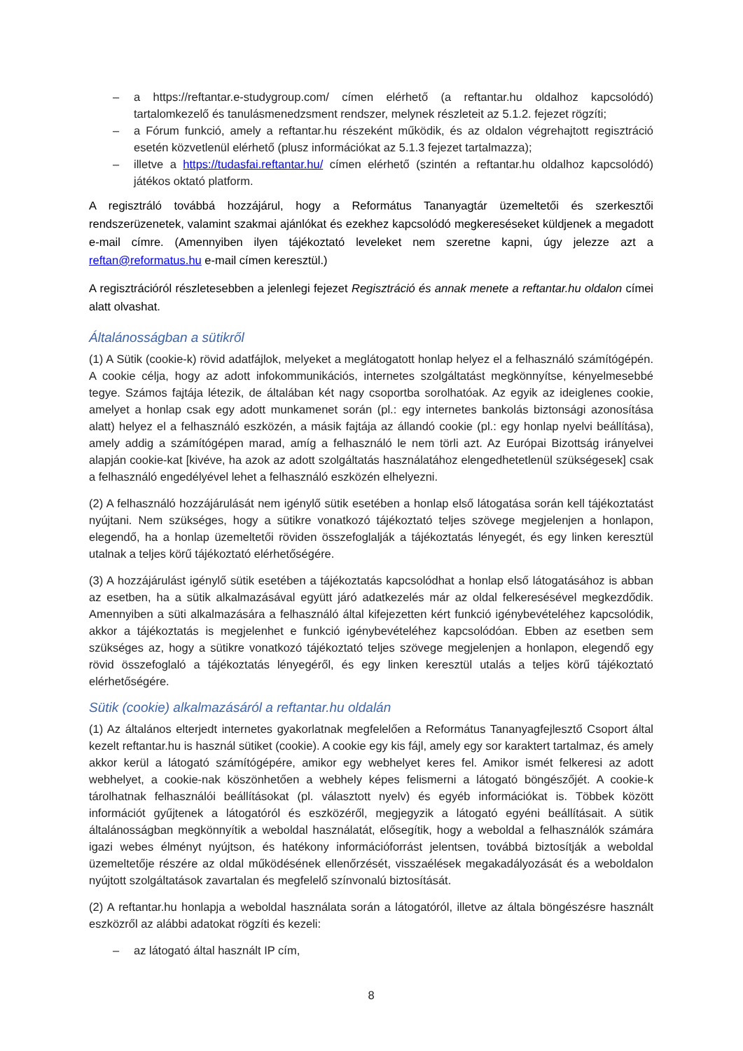– a https://reftantar.e-studygroup.com/ címen elérhető (a reftantar.hu oldalhoz kapcsolódó) tartalomkezelő és tanulásmenedzsment rendszer, melynek részleteit az 5.1.2. fejezet rögzíti;
– a Fórum funkció, amely a reftantar.hu részeként működik, és az oldalon végrehajtott regisztráció esetén közvetlenül elérhető (plusz információkat az 5.1.3 fejezet tartalmazza);
– illetve a https://tudasfai.reftantar.hu/ címen elérhető (szintén a reftantar.hu oldalhoz kapcsolódó) játékos oktató platform.
A regisztráló továbbá hozzájárul, hogy a Református Tananyagtár üzemeltetői és szerkesztői rendszerüzenetek, valamint szakmai ajánlókat és ezekhez kapcsolódó megkereséseket küldjenek a megadott e-mail címre. (Amennyiben ilyen tájékoztató leveleket nem szeretne kapni, úgy jelezze azt a reftan@reformatus.hu e-mail címen keresztül.)
A regisztrációról részletesebben a jelenlegi fejezet Regisztráció és annak menete a reftantar.hu oldalon címei alatt olvashat.
Általánosságban a sütikről
(1) A Sütik (cookie-k) rövid adatfájlok, melyeket a meglátogatott honlap helyez el a felhasználó számítógépén. A cookie célja, hogy az adott infokommunikációs, internetes szolgáltatást megkönnyítse, kényelmesebbé tegye. Számos fajtája létezik, de általában két nagy csoportba sorolhatóak. Az egyik az ideiglenes cookie, amelyet a honlap csak egy adott munkamenet során (pl.: egy internetes bankolás biztonsági azonosítása alatt) helyez el a felhasználó eszközén, a másik fajtája az állandó cookie (pl.: egy honlap nyelvi beállítása), amely addig a számítógépen marad, amíg a felhasználó le nem törli azt. Az Európai Bizottság irányelvei alapján cookie-kat [kivéve, ha azok az adott szolgáltatás használatához elengedhetetlenül szükségesek] csak a felhasználó engedélyével lehet a felhasználó eszközén elhelyezni.
(2) A felhasználó hozzájárulását nem igénylő sütik esetében a honlap első látogatása során kell tájékoztatást nyújtani. Nem szükséges, hogy a sütikre vonatkozó tájékoztató teljes szövege megjelenjen a honlapon, elegendő, ha a honlap üzemeltetői röviden összefoglalják a tájékoztatás lényegét, és egy linken keresztül utalnak a teljes körű tájékoztató elérhetőségére.
(3) A hozzájárulást igénylő sütik esetében a tájékoztatás kapcsolódhat a honlap első látogatásához is abban az esetben, ha a sütik alkalmazásával együtt járó adatkezelés már az oldal felkeresésével megkezdődik. Amennyiben a süti alkalmazására a felhasználó által kifejezetten kért funkció igénybevételéhez kapcsolódik, akkor a tájékoztatás is megjelenhet e funkció igénybevételéhez kapcsolódóan. Ebben az esetben sem szükséges az, hogy a sütikre vonatkozó tájékoztató teljes szövege megjelenjen a honlapon, elegendő egy rövid összefoglaló a tájékoztatás lényegéről, és egy linken keresztül utalás a teljes körű tájékoztató elérhetőségére.
Sütik (cookie) alkalmazásáról a reftantar.hu oldalán
(1) Az általános elterjedt internetes gyakorlatnak megfelelően a Református Tananyagfejlesztő Csoport által kezelt reftantar.hu is használ sütiket (cookie). A cookie egy kis fájl, amely egy sor karaktert tartalmaz, és amely akkor kerül a látogató számítógépére, amikor egy webhelyet keres fel. Amikor ismét felkeresi az adott webhelyet, a cookie-nak köszönhetően a webhely képes felismerni a látogató böngészőjét. A cookie-k tárolhatnak felhasználói beállításokat (pl. választott nyelv) és egyéb információkat is. Többek között információt gyűjtenek a látogatóról és eszközéről, megjegyzik a látogató egyéni beállításait. A sütik általánosságban megkönnyítik a weboldal használatát, elősegítik, hogy a weboldal a felhasználók számára igazi webes élményt nyújtson, és hatékony információforrást jelentsen, továbbá biztosítják a weboldal üzemeltetője részére az oldal működésének ellenőrzését, visszaélések megakadályozását és a weboldalon nyújtott szolgáltatások zavartalan és megfelelő színvonalú biztosítását.
(2) A reftantar.hu honlapja a weboldal használata során a látogatóról, illetve az általa böngészésre használt eszközről az alábbi adatokat rögzíti és kezeli:
– az látogató által használt IP cím,
8